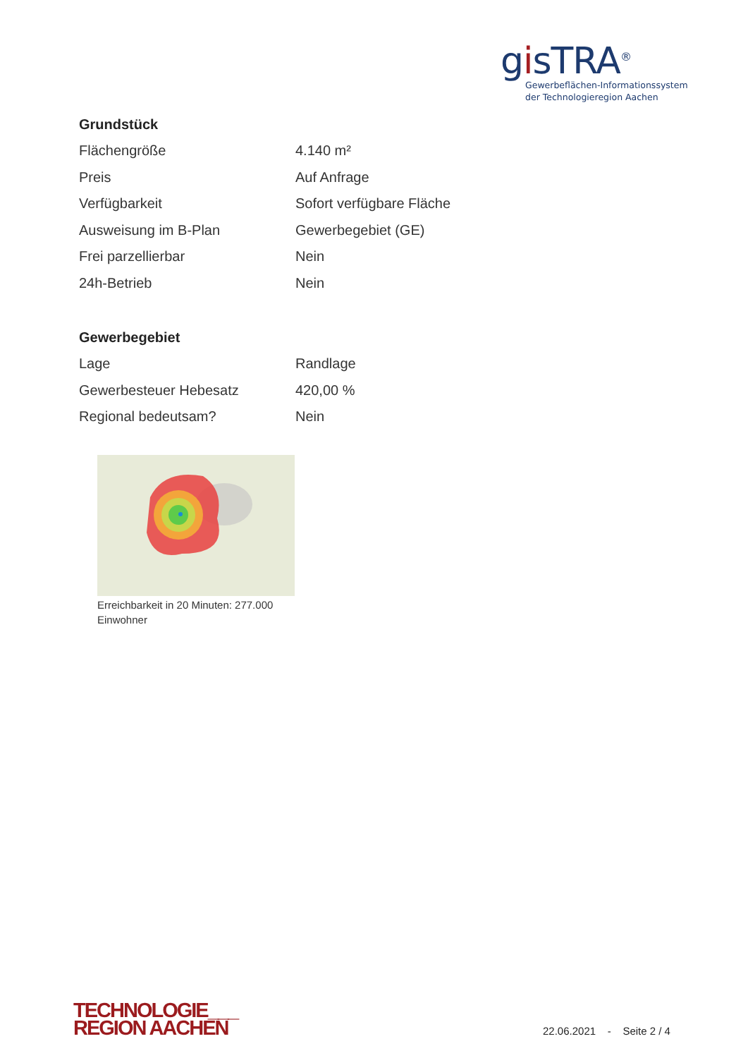gisTRA<sup>®</sup>
Gewerbeflächen-Informationssystem
der Technologieregion Aachen
Grundstück
| Flächengröße | 4.140 m² |
| Preis | Auf Anfrage |
| Verfügbarkeit | Sofort verfügbare Fläche |
| Ausweisung im B-Plan | Gewerbegebiet (GE) |
| Frei parzellierbar | Nein |
| 24h-Betrieb | Nein |
Gewerbegebiet
| Lage | Randlage |
| Gewerbesteuer Hebesatz | 420,00 % |
| Regional bedeutsam? | Nein |
Erreichbarkeit in 20 Minuten: 277.000
Einwohner
TECHNOLOGIE___
REGION AACHEN
22.06.2021 - Seite 2 / 4